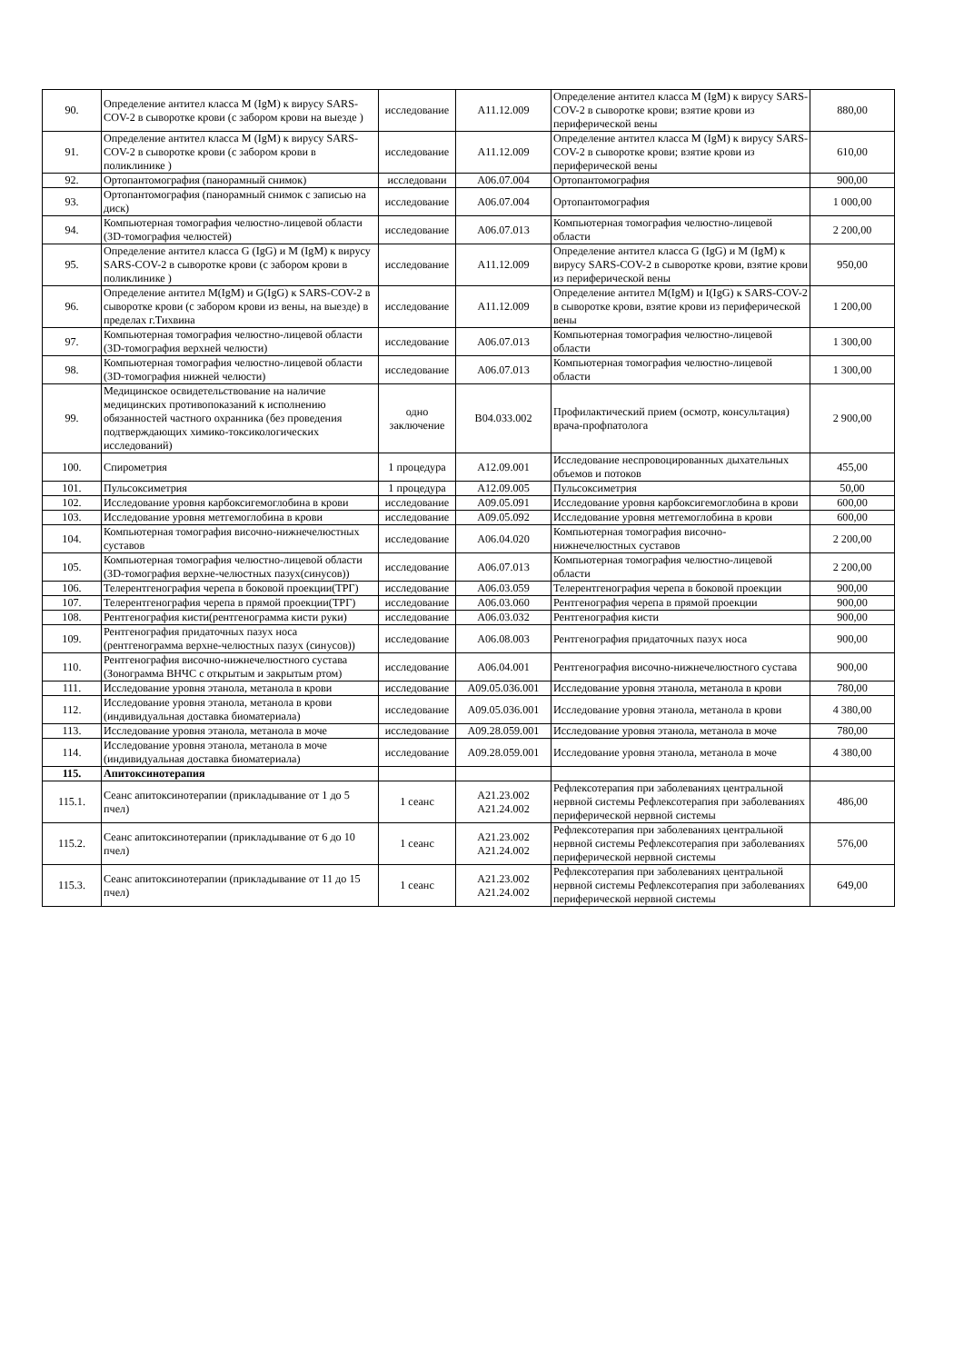| 90. | Определение антител класса М (IgM) к вирусу SARS-COV-2 в сыворотке крови (с забором крови на выезде ) | исследование | А11.12.009 | Определение антител класса М (IgM) к вирусу SARS-COV-2 в сыворотке крови; взятие крови из периферической вены | 880,00 |
| 91. | Определение антител класса М (IgM) к вирусу SARS-COV-2 в сыворотке крови (с забором крови в поликлинике ) | исследование | А11.12.009 | Определение антител класса М (IgM) к вирусу SARS-COV-2 в сыворотке крови; взятие крови из периферической вены | 610,00 |
| 92. | Ортопантомография (панорамный снимок) | исследовани | А06.07.004 | Ортопантомография | 900,00 |
| 93. | Ортопантомография (панорамный снимок с записью на диск) | исследование | А06.07.004 | Ортопантомография | 1 000,00 |
| 94. | Компьютерная томография челюстно-лицевой области (3D-томография челюстей) | исследование | А06.07.013 | Компьютерная томография челюстно-лицевой области | 2 200,00 |
| 95. | Определение антител класса G (IgG) и М (IgM) к вирусу SARS-COV-2 в сыворотке крови (с забором крови в поликлинике ) | исследование | А11.12.009 | Определение антител класса G (IgG) и М (IgM) к вирусу SARS-COV-2 в сыворотке крови, взятие крови из периферической вены | 950,00 |
| 96. | Определение антител M(IgM) и G(IgG) к SARS-COV-2 в сыворотке крови (с забором крови из вены, на выезде) в пределах г.Тихвина | исследование | А11.12.009 | Определение антител M(IgM) и I(IgG) к SARS-COV-2 в сыворотке крови, взятие крови из периферической вены | 1 200,00 |
| 97. | Компьютерная томография челюстно-лицевой области (3D-томография верхней челюсти) | исследование | А06.07.013 | Компьютерная томография челюстно-лицевой области | 1 300,00 |
| 98. | Компьютерная томография челюстно-лицевой области (3D-томография нижней челюсти) | исследование | А06.07.013 | Компьютерная томография челюстно-лицевой области | 1 300,00 |
| 99. | Медицинское освидетельствование на наличие медицинских противопоказаний к исполнению обязанностей частного охранника (без проведения подтверждающих химико-токсикологических исследований) | одно заключение | В04.033.002 | Профилактический прием (осмотр, консультация) врача-профпатолога | 2 900,00 |
| 100. | Спирометрия | 1 процедура | А12.09.001 | Исследование неспровоцированных дыхательных объемов и потоков | 455,00 |
| 101. | Пульсоксиметрия | 1 процедура | А12.09.005 | Пульсоксиметрия | 50,00 |
| 102. | Исследование уровня карбоксигемоглобина в крови | исследование | А09.05.091 | Исследование уровня карбоксигемоглобина в крови | 600,00 |
| 103. | Исследование уровня метгемоглобина в крови | исследование | А09.05.092 | Исследование уровня метгемоглобина в крови | 600,00 |
| 104. | Компьютерная томография височно-нижнечелюстных суставов | исследование | А06.04.020 | Компьютерная томография височно-нижнечелюстных суставов | 2 200,00 |
| 105. | Компьютерная томография челюстно-лицевой области (3D-томография верхне-челюстных пазух(синусов)) | исследование | А06.07.013 | Компьютерная томография челюстно-лицевой области | 2 200,00 |
| 106. | Телерентгенография черепа в боковой проекции(ТРГ) | исследование | А06.03.059 | Телерентгенография черепа в боковой проекции | 900,00 |
| 107. | Телерентгенография черепа в прямой проекции(ТРГ) | исследование | А06.03.060 | Рентгенография черепа в прямой проекции | 900,00 |
| 108. | Рентгенография кисти(рентгенограмма кисти руки) | исследование | А06.03.032 | Рентгенография кисти | 900,00 |
| 109. | Рентгенография придаточных пазух носа (рентгенограмма верхне-челюстных пазух (синусов)) | исследование | А06.08.003 | Рентгенография придаточных пазух носа | 900,00 |
| 110. | Рентгенография височно-нижнечелюстного сустава (Зонограмма ВНЧС с открытым и закрытым ртом) | исследование | А06.04.001 | Рентгенография височно-нижнечелюстного сустава | 900,00 |
| 111. | Исследование уровня этанола, метанола в крови | исследование | А09.05.036.001 | Исследование уровня этанола, метанола в крови | 780,00 |
| 112. | Исследование уровня этанола, метанола в крови (индивидуальная доставка биоматериала) | исследование | А09.05.036.001 | Исследование уровня этанола, метанола в крови | 4 380,00 |
| 113. | Исследование уровня этанола, метанола в моче | исследование | А09.28.059.001 | Исследование уровня этанола, метанола в моче | 780,00 |
| 114. | Исследование уровня этанола, метанола в моче (индивидуальная доставка биоматериала) | исследование | А09.28.059.001 | Исследование уровня этанола, метанола в моче | 4 380,00 |
| 115. | Апитоксинотерапия | | | | |
| 115.1. | Сеанс апитоксинотерапии (прикладывание от 1 до 5 пчел) | 1 сеанс | А21.23.002 А21.24.002 | Рефлексотерапия при заболеваниях центральной нервной системы Рефлексотерапия при заболеваниях периферической нервной системы | 486,00 |
| 115.2. | Сеанс апитоксинотерапии (прикладывание от 6 до 10 пчел) | 1 сеанс | А21.23.002 А21.24.002 | Рефлексотерапия при заболеваниях центральной нервной системы Рефлексотерапия при заболеваниях периферической нервной системы | 576,00 |
| 115.3. | Сеанс апитоксинотерапии (прикладывание от 11 до 15 пчел) | 1 сеанс | А21.23.002 А21.24.002 | Рефлексотерапия при заболеваниях центральной нервной системы Рефлексотерапия при заболеваниях периферической нервной системы | 649,00 |